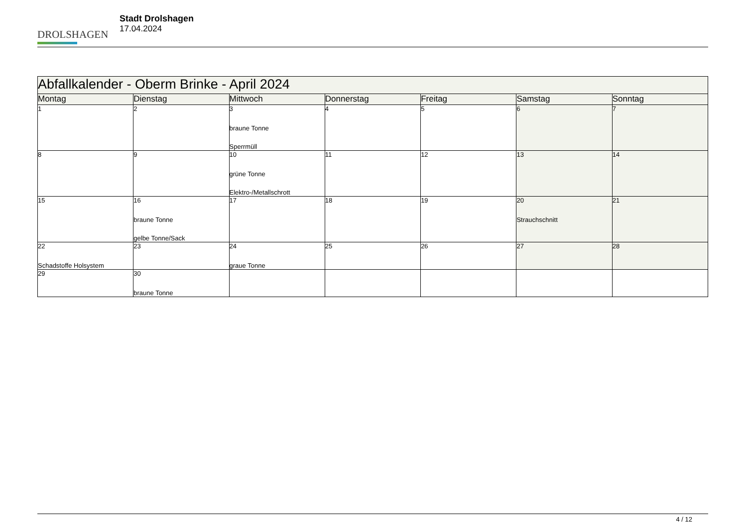DROLSHAGEN
Stadt Drolshagen
17.04.2024
| Abfallkalender - Oberm Brinke - April 2024 | | | | | | |
| Montag | Dienstag | Mittwoch | Donnerstag | Freitag | Samstag | Sonntag |
| 1 | 2 | 3 braune Tonne Sperrmüll | 4 | 5 | 6 | 7 |
| 8 | 9 | 10 grüne Tonne Elektro-/Metallschrott | 11 | 12 | 13 | 14 |
| 15 | 16 braune Tonne gelbe Tonne/Sack | 17 | 18 | 19 | 20 Strauchschnitt | 21 |
| 22 Schadstoffe Holsystem | 23 | 24 graue Tonne | 25 | 26 | 27 | 28 |
| 29 | 30 braune Tonne | | | | | |
4 / 12